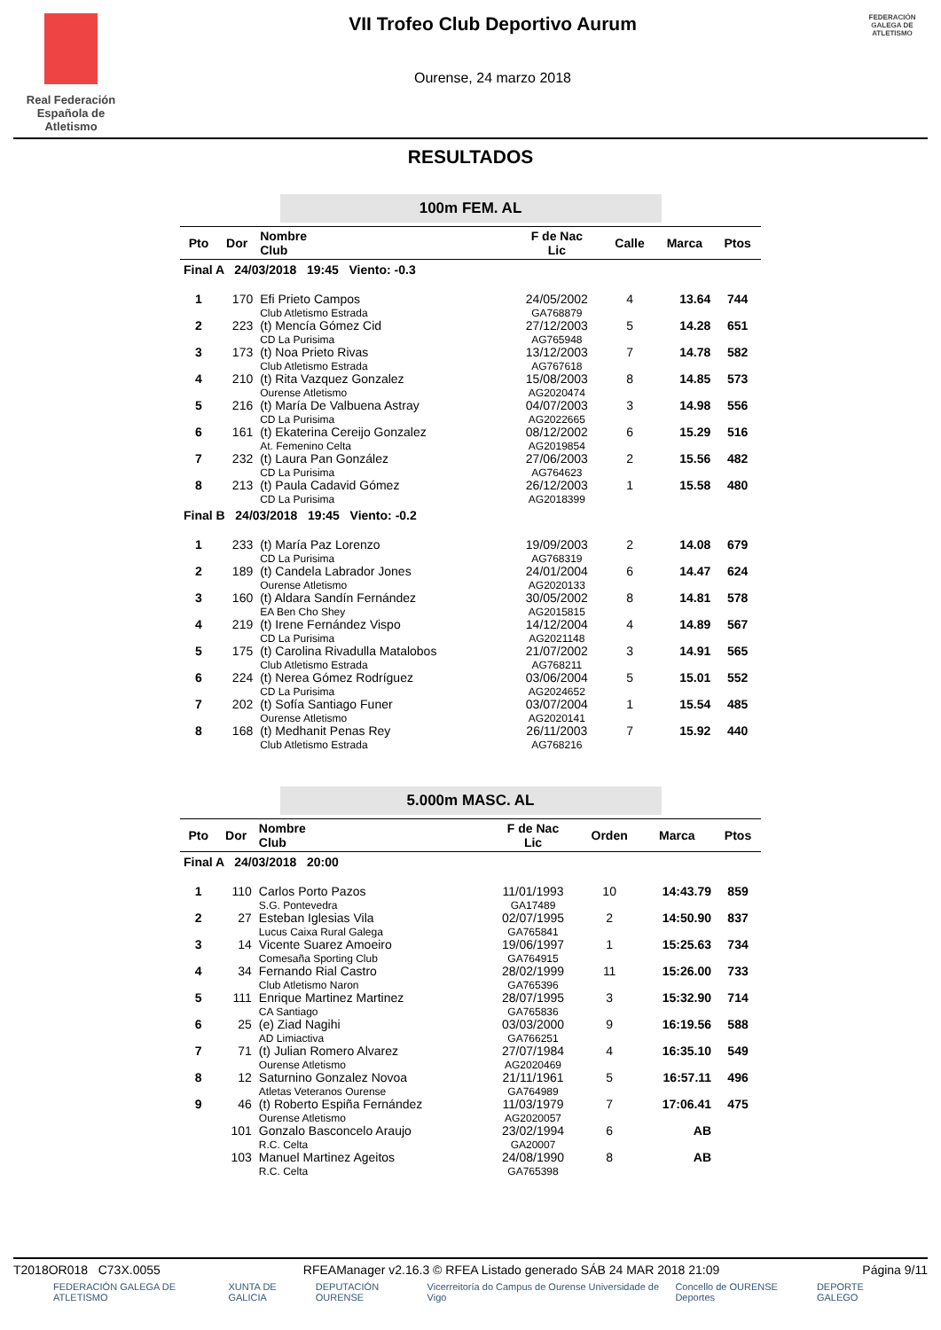Real Federación Española de Atletismo
VII Trofeo Club Deportivo Aurum
Ourense, 24 marzo 2018
FEDERACIÓN GALEGA DE ATLETISMO
RESULTADOS
100m FEM. AL
| Pto | Dor | Nombre Club | F de Nac Lic | Calle | Marca | Ptos |
| --- | --- | --- | --- | --- | --- | --- |
| Final A 24/03/2018 19:45 Viento: -0.3 | | | | | | |
| 1 | 170 | Efi Prieto Campos Club Atletismo Estrada | 24/05/2002 GA768879 | 4 | 13.64 | 744 |
| 2 | 223 | (t) Mencía Gómez Cid CD La Purisima | 27/12/2003 AG765948 | 5 | 14.28 | 651 |
| 3 | 173 | (t) Noa Prieto Rivas Club Atletismo Estrada | 13/12/2003 AG767618 | 7 | 14.78 | 582 |
| 4 | 210 | (t) Rita Vazquez Gonzalez Ourense Atletismo | 15/08/2003 AG2020474 | 8 | 14.85 | 573 |
| 5 | 216 | (t) María De Valbuena Astray CD La Purisima | 04/07/2003 AG2022665 | 3 | 14.98 | 556 |
| 6 | 161 | (t) Ekaterina Cereijo Gonzalez At. Femenino Celta | 08/12/2002 AG2019854 | 6 | 15.29 | 516 |
| 7 | 232 | (t) Laura Pan González CD La Purisima | 27/06/2003 AG764623 | 2 | 15.56 | 482 |
| 8 | 213 | (t) Paula Cadavid Gómez CD La Purisima | 26/12/2003 AG2018399 | 1 | 15.58 | 480 |
| Final B 24/03/2018 19:45 Viento: -0.2 | | | | | | |
| 1 | 233 | (t) María Paz Lorenzo CD La Purisima | 19/09/2003 AG768319 | 2 | 14.08 | 679 |
| 2 | 189 | (t) Candela Labrador Jones Ourense Atletismo | 24/01/2004 AG2020133 | 6 | 14.47 | 624 |
| 3 | 160 | (t) Aldara Sandín Fernández EA Ben Cho Shey | 30/05/2002 AG2015815 | 8 | 14.81 | 578 |
| 4 | 219 | (t) Irene Fernández Vispo CD La Purisima | 14/12/2004 AG2021148 | 4 | 14.89 | 567 |
| 5 | 175 | (t) Carolina Rivadulla Matalobos Club Atletismo Estrada | 21/07/2002 AG768211 | 3 | 14.91 | 565 |
| 6 | 224 | (t) Nerea Gómez Rodríguez CD La Purisima | 03/06/2004 AG2024652 | 5 | 15.01 | 552 |
| 7 | 202 | (t) Sofía Santiago Funer Ourense Atletismo | 03/07/2004 AG2020141 | 1 | 15.54 | 485 |
| 8 | 168 | (t) Medhanit Penas Rey Club Atletismo Estrada | 26/11/2003 AG768216 | 7 | 15.92 | 440 |
5.000m MASC. AL
| Pto | Dor | Nombre Club | F de Nac Lic | Orden | Marca | Ptos |
| --- | --- | --- | --- | --- | --- | --- |
| Final A 24/03/2018 20:00 | | | | | | |
| 1 | 110 | Carlos Porto Pazos S.G. Pontevedra | 11/01/1993 GA17489 | 10 | 14:43.79 | 859 |
| 2 | 27 | Esteban Iglesias Vila Lucus Caixa Rural Galega | 02/07/1995 GA765841 | 2 | 14:50.90 | 837 |
| 3 | 14 | Vicente Suarez Amoeiro Comesaña Sporting Club | 19/06/1997 GA764915 | 1 | 15:25.63 | 734 |
| 4 | 34 | Fernando Rial Castro Club Atletismo Naron | 28/02/1999 GA765396 | 11 | 15:26.00 | 733 |
| 5 | 111 | Enrique Martinez Martinez CA Santiago | 28/07/1995 GA765836 | 3 | 15:32.90 | 714 |
| 6 | 25 | (e) Ziad Nagihi AD Limiactiva | 03/03/2000 GA766251 | 9 | 16:19.56 | 588 |
| 7 | 71 | (t) Julian Romero Alvarez Ourense Atletismo | 27/07/1984 AG2020469 | 4 | 16:35.10 | 549 |
| 8 | 12 | Saturnino Gonzalez Novoa Atletas Veteranos Ourense | 21/11/1961 GA764989 | 5 | 16:57.11 | 496 |
| 9 | 46 | (t) Roberto Espiña Fernández Ourense Atletismo | 11/03/1979 AG2020057 | 7 | 17:06.41 | 475 |
| | 101 | Gonzalo Basconcelo Araujo R.C. Celta | 23/02/1994 GA20007 | 6 | AB | |
| | 103 | Manuel Martinez Ageitos R.C. Celta | 24/08/1990 GA765398 | 8 | AB | |
T2018OR018 C73X.0055 RFEAManager v2.16.3 © RFEA Listado generado SÁB 24 MAR 2018 21:09 Página 9/11
FEDERACIÓN GALEGA DE ATLETISMO XUNTA DE GALICIA DEPUTACIÓN OURENSE Vicerreitoría do Campus de Ourense Universidade de Vigo Concello de OURENSE Deportes DEPORTE GALEGO